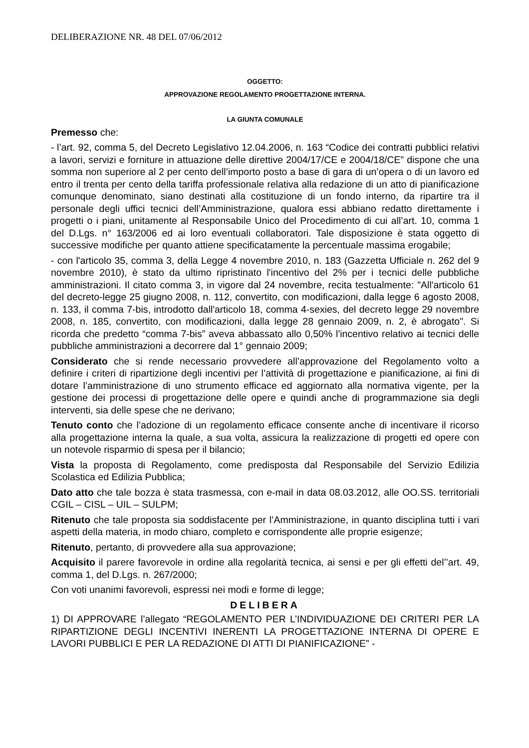DELIBERAZIONE NR. 48 DEL 07/06/2012
OGGETTO:
APPROVAZIONE REGOLAMENTO PROGETTAZIONE INTERNA.
LA GIUNTA COMUNALE
Premesso che:
- l’art. 92, comma 5, del Decreto Legislativo 12.04.2006, n. 163 “Codice dei contratti pubblici relativi a lavori, servizi e forniture in attuazione delle direttive 2004/17/CE e 2004/18/CE” dispone che una somma non superiore al 2 per cento dell’importo posto a base di gara di un’opera o di un lavoro ed entro il trenta per cento della tariffa professionale relativa alla redazione di un atto di pianificazione comunque denominato, siano destinati alla costituzione di un fondo interno, da ripartire tra il personale degli uffici tecnici dell’Amministrazione, qualora essi abbiano redatto direttamente i progetti o i piani, unitamente al Responsabile Unico del Procedimento di cui all’art. 10, comma 1 del D.Lgs. n° 163/2006 ed ai loro eventuali collaboratori. Tale disposizione è stata oggetto di successive modifiche per quanto attiene specificatamente la percentuale massima erogabile;
- con l'articolo 35, comma 3, della Legge 4 novembre 2010, n. 183 (Gazzetta Ufficiale n. 262 del 9 novembre 2010), è stato da ultimo ripristinato l'incentivo del 2% per i tecnici delle pubbliche amministrazioni. Il citato comma 3, in vigore dal 24 novembre, recita testualmente: "All'articolo 61 del decreto-legge 25 giugno 2008, n. 112, convertito, con modificazioni, dalla legge 6 agosto 2008, n. 133, il comma 7-bis, introdotto dall'articolo 18, comma 4-sexies, del decreto legge 29 novembre 2008, n. 185, convertito, con modificazioni, dalla legge 28 gennaio 2009, n. 2, è abrogato". Si ricorda che predetto “comma 7-bis” aveva abbassato allo 0,50% l'incentivo relativo ai tecnici delle pubbliche amministrazioni a decorrere dal 1° gennaio 2009;
Considerato che si rende necessario provvedere all’approvazione del Regolamento volto a definire i criteri di ripartizione degli incentivi per l’attività di progettazione e pianificazione, ai fini di dotare l’amministrazione di uno strumento efficace ed aggiornato alla normativa vigente, per la gestione dei processi di progettazione delle opere e quindi anche di programmazione sia degli interventi, sia delle spese che ne derivano;
Tenuto conto che l’adozione di un regolamento efficace consente anche di incentivare il ricorso alla progettazione interna la quale, a sua volta, assicura la realizzazione di progetti ed opere con un notevole risparmio di spesa per il bilancio;
Vista la proposta di Regolamento, come predisposta dal Responsabile del Servizio Edilizia Scolastica ed Edilizia Pubblica;
Dato atto che tale bozza è stata trasmessa, con e-mail in data 08.03.2012, alle OO.SS. territoriali CGIL – CISL – UIL – SULPM;
Ritenuto che tale proposta sia soddisfacente per l’Amministrazione, in quanto disciplina tutti i vari aspetti della materia, in modo chiaro, completo e corrispondente alle proprie esigenze;
Ritenuto, pertanto, di provvedere alla sua approvazione;
Acquisito il parere favorevole in ordine alla regolarità tecnica, ai sensi e per gli effetti del’’art. 49, comma 1, del D.Lgs. n. 267/2000;
Con voti unanimi favorevoli, espressi nei modi e forme di legge;
DELIBERA
1) DI APPROVARE l’allegato “REGOLAMENTO PER L’INDIVIDUAZIONE DEI CRITERI PER LA RIPARTIZIONE DEGLI INCENTIVI INERENTI LA PROGETTAZIONE INTERNA DI OPERE E LAVORI PUBBLICI E PER LA REDAZIONE DI ATTI DI PIANIFICAZIONE” -